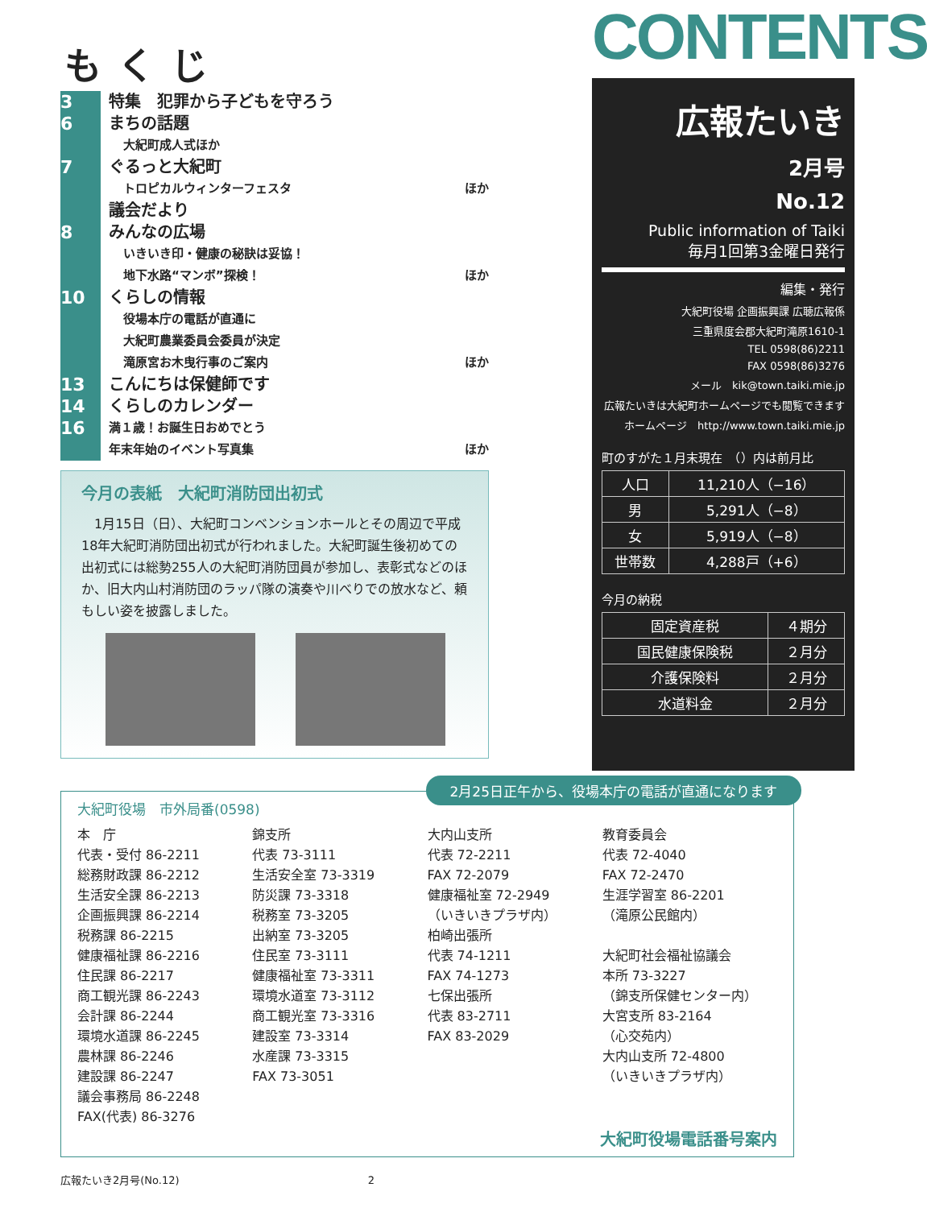もくじ
3
6
7
8
10
13
14
16
特集　犯罪から子どもを守ろう
まちの話題
大紀町成人式ほか
ぐるっと大紀町
トロピカルウィンターフェスタ ほか
議会だより
みんなの広場
いきいき印・健康の秘訣は妥協！
地下水路“マンボ”探検！ ほか
くらしの情報
役場本庁の電話が直通に
大紀町農業委員会委員が決定
滝原宮お木曳行事のご案内 ほか
こんにちは保健師です
くらしのカレンダー
満１歳！お誕生日おめでとう
年末年始のイベント写真集 ほか
今月の表紙　大紀町消防団出初式
　1月15日（日）、大紀町コンベンションホールとその周辺で平成18年大紀町消防団出初式が行われました。大紀町誕生後初めての出初式には総勢255人の大紀町消防団員が参加し、表彰式などのほか、旧大内山村消防団のラッパ隊の演奏や川べりでの放水など、頼もしい姿を披露しました。
CONTENTS
広報たいき
2月号
No.12
Public information of Taiki
毎月1回第3金曜日発行
編集・発行
大紀町役場 企画振興課 広聴広報係
三重県度会郡大紀町滝原1610-1
TEL 0598(86)2211
FAX 0598(86)3276
メール　kik@town.taiki.mie.jp
広報たいきは大紀町ホームページでも閲覧できます
ホームページ　http://www.town.taiki.mie.jp
町のすがた１月末現在　（）内は前月比
| 人口 | 11,210人（−16） |
| 男 | 5,291人（−8） |
| 女 | 5,919人（−8） |
| 世帯数 | 4,288戸（+6） |
今月の納税
| 固定資産税 | ４期分 |
| 国民健康保険税 | ２月分 |
| 介護保険料 | ２月分 |
| 水道料金 | ２月分 |
2月25日正午から、役場本庁の電話が直通になります
大紀町役場　市外局番(0598)
本　庁
代表・受付 86-2211
総務財政課 86-2212
生活安全課 86-2213
企画振興課 86-2214
税務課 86-2215
健康福祉課 86-2216
住民課 86-2217
商工観光課 86-2243
会計課 86-2244
環境水道課 86-2245
農林課 86-2246
建設課 86-2247
議会事務局 86-2248
FAX(代表) 86-3276
錦支所
代表 73-3111
生活安全室 73-3319
防災課 73-3318
税務室 73-3205
出納室 73-3205
住民室 73-3111
健康福祉室 73-3311
環境水道室 73-3112
商工観光室 73-3316
建設室 73-3314
水産課 73-3315
FAX 73-3051
大内山支所
代表 72-2211
FAX 72-2079
健康福祉室 72-2949
（いきいきプラザ内）
柏崎出張所
代表 74-1211
FAX 74-1273
七保出張所
代表 83-2711
FAX 83-2029
教育委員会
代表 72-4040
FAX 72-2470
生涯学習室 86-2201
（滝原公民館内）
大紀町社会福祉協議会
本所 73-3227
（錦支所保健センター内）
大宮支所 83-2164
（心交苑内）
大内山支所 72-4800
（いきいきプラザ内）
大紀町役場電話番号案内
広報たいき2月号(No.12) 2